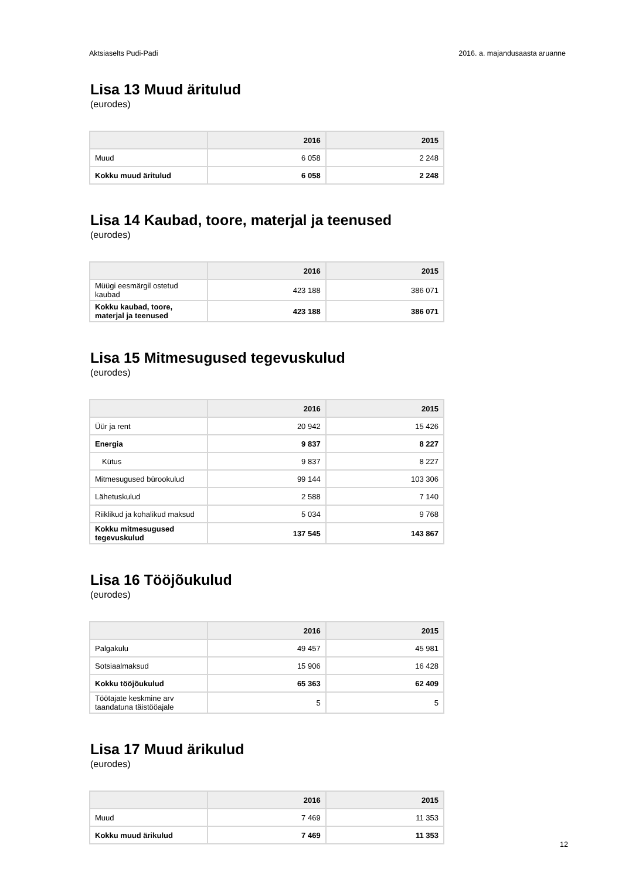Aktsiaselts Pudi-Padi 2016. a. majandusaasta aruanne
Lisa 13 Muud äritulud
(eurodes)
| | 2016 | 2015 |
| --- | --- | --- |
| Muud | 6 058 | 2 248 |
| Kokku muud äritulud | 6 058 | 2 248 |
Lisa 14 Kaubad, toore, materjal ja teenused
(eurodes)
| | 2016 | 2015 |
| --- | --- | --- |
| Müügi eesmärgil ostetud kaubad | 423 188 | 386 071 |
| Kokku kaubad, toore, materjal ja teenused | 423 188 | 386 071 |
Lisa 15 Mitmesugused tegevuskulud
(eurodes)
| | 2016 | 2015 |
| --- | --- | --- |
| Üür ja rent | 20 942 | 15 426 |
| Energia | 9 837 | 8 227 |
| Kütus | 9 837 | 8 227 |
| Mitmesugused bürookulud | 99 144 | 103 306 |
| Lähetuskulud | 2 588 | 7 140 |
| Riiklikud ja kohalikud maksud | 5 034 | 9 768 |
| Kokku mitmesugused tegevuskulud | 137 545 | 143 867 |
Lisa 16 Tööjõukulud
(eurodes)
| | 2016 | 2015 |
| --- | --- | --- |
| Palgakulu | 49 457 | 45 981 |
| Sotsiaalmaksud | 15 906 | 16 428 |
| Kokku tööjõukulud | 65 363 | 62 409 |
| Töötajate keskmine arv taandatuna täistööajale | 5 | 5 |
Lisa 17 Muud ärikulud
(eurodes)
| | 2016 | 2015 |
| --- | --- | --- |
| Muud | 7 469 | 11 353 |
| Kokku muud ärikulud | 7 469 | 11 353 |
12